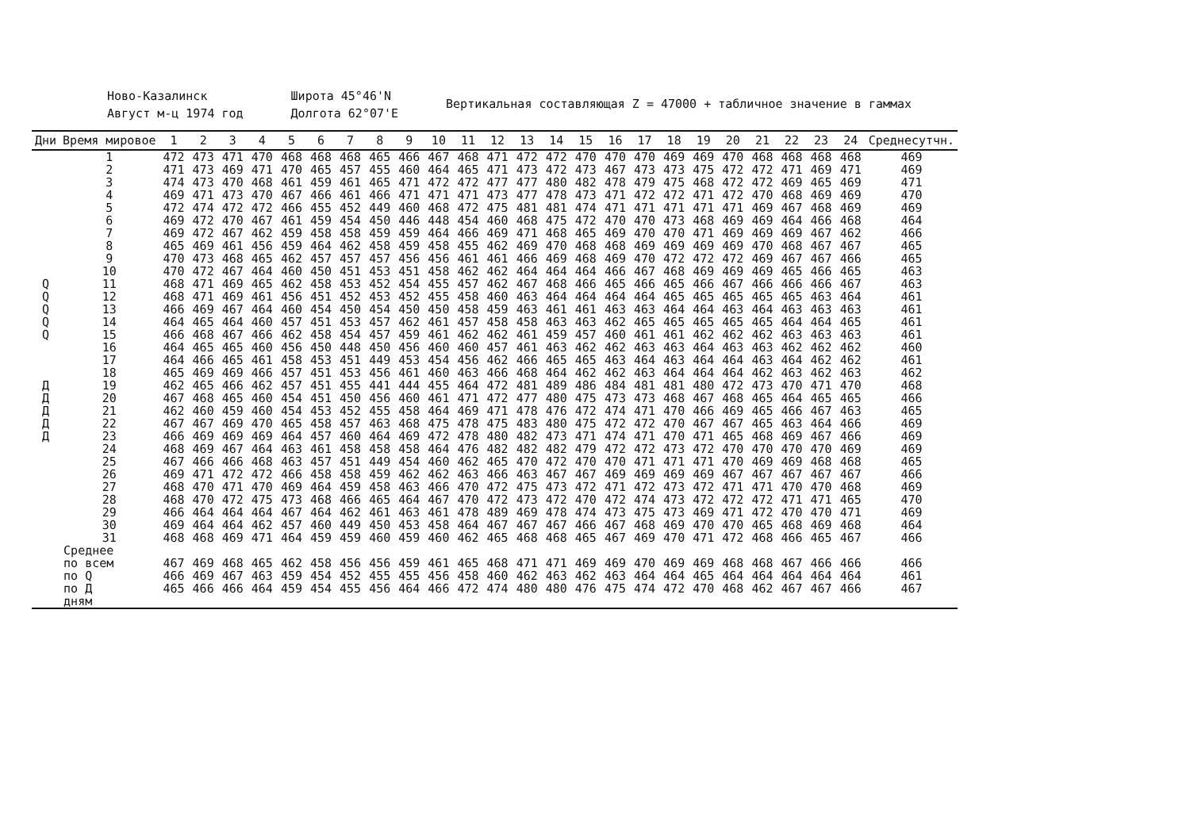Ново-Казалинск
Август м-ц 1974 год
Широта 45°46'N
Долгота 62°07'E
Вертикальная составляющая Z = 47000 + табличное значение в гаммах
| Дни | Время мировое | 1 | 2 | 3 | 4 | 5 | 6 | 7 | 8 | 9 | 10 | 11 | 12 | 13 | 14 | 15 | 16 | 17 | 18 | 19 | 20 | 21 | 22 | 23 | 24 | Среднесутчн. |
| --- | --- | --- | --- | --- | --- | --- | --- | --- | --- | --- | --- | --- | --- | --- | --- | --- | --- | --- | --- | --- | --- | --- | --- | --- | --- | --- |
| | 1 2 3 4 5 | 472 471 474 469 472 | 473 473 473 471 474 | 471 469 470 473 472 | 470 471 468 470 472 | 468 470 461 467 466 | 468 465 459 466 455 | 468 457 461 461 452 | 465 455 465 466 449 | 466 460 471 471 460 | 467 464 472 471 468 | 468 465 472 471 472 | 471 471 477 473 475 | 472 473 477 477 481 | 472 472 480 478 481 | 470 473 482 473 474 | 470 467 478 471 471 | 470 473 479 472 471 | 469 473 475 472 471 | 469 475 468 471 471 | 470 472 472 472 471 | 468 472 472 470 469 | 468 471 469 468 467 | 468 469 465 469 468 | 468 471 469 469 469 | 469 469 471 470 469 |
| | 6 7 8 9 10 | 469 469 465 470 470 | 472 472 469 473 472 | 470 467 461 468 467 | 467 462 456 465 464 | 461 459 459 462 460 | 459 458 464 457 450 | 454 458 462 457 451 | 450 459 458 457 453 | 446 459 459 456 451 | 448 464 458 456 458 | 454 466 455 461 462 | 460 469 462 461 462 | 468 471 469 466 464 | 475 468 470 469 464 | 472 465 468 468 464 | 470 469 468 469 466 | 470 470 469 470 467 | 473 470 469 472 468 | 468 471 469 472 469 | 469 469 469 472 469 | 469 469 470 469 469 | 464 469 468 467 465 | 466 467 467 467 466 | 468 462 467 466 465 | 464 466 465 465 463 |
| Q Q Q Q Q | 11 12 13 14 15 | 468 468 466 464 466 | 471 471 469 465 468 | 469 469 467 464 467 | 465 461 464 460 466 | 462 456 460 457 462 | 458 451 454 451 458 | 453 452 450 453 454 | 452 453 454 457 457 | 454 452 450 462 459 | 455 455 450 461 461 | 457 458 458 457 462 | 462 460 459 458 462 | 467 463 463 458 461 | 468 464 461 463 459 | 466 464 461 463 457 | 465 464 463 462 460 | 466 464 463 465 461 | 465 465 464 465 461 | 466 465 464 465 462 | 467 465 463 465 462 | 466 465 464 465 462 | 466 465 463 464 463 | 466 463 463 464 463 | 467 464 463 465 463 | 463 461 461 461 461 |
| Д Д | 16 17 18 19 20 | 464 464 465 462 467 | 465 466 469 465 468 | 465 465 469 466 465 | 460 461 466 462 460 | 456 458 457 457 454 | 450 453 451 451 451 | 448 451 453 455 450 | 450 449 456 441 456 | 456 453 461 444 460 | 460 454 460 455 461 | 460 456 463 464 471 | 457 462 466 472 472 | 461 466 468 481 477 | 463 465 464 489 480 | 462 465 462 486 475 | 462 463 462 484 473 | 463 464 463 481 473 | 463 463 464 481 468 | 464 464 464 480 467 | 463 464 464 472 468 | 463 463 462 473 465 | 462 464 463 470 464 | 462 462 462 471 465 | 462 462 463 470 465 | 460 461 462 468 466 |
| Д Д Д | 21 22 23 24 25 | 462 467 466 468 467 | 460 467 469 469 466 | 459 469 469 467 466 | 460 470 469 464 468 | 454 465 464 463 463 | 453 458 457 461 457 | 452 457 460 458 451 | 455 463 464 458 449 | 458 468 469 458 454 | 464 475 472 464 460 | 469 478 478 476 462 | 471 475 480 482 465 | 478 483 482 482 470 | 476 480 473 482 472 | 472 475 471 479 470 | 474 472 474 472 470 | 471 472 471 472 471 | 470 470 470 473 471 | 466 467 471 472 471 | 469 467 465 470 470 | 465 465 468 470 469 | 466 463 469 470 469 | 467 464 467 470 468 | 463 466 466 469 468 | 465 469 469 469 465 |
| | 26 27 28 29 30 31 | 469 468 468 466 469 468 | 471 470 470 464 464 468 | 472 471 472 464 464 469 | 472 470 475 464 462 471 | 466 469 473 467 457 464 | 458 464 468 464 460 459 | 458 459 466 462 449 459 | 459 458 465 461 450 460 | 462 463 464 463 453 459 | 462 466 467 461 458 460 | 463 470 470 478 464 462 | 466 472 472 489 467 465 | 463 475 473 469 467 468 | 467 473 472 478 467 468 | 467 472 470 474 466 465 | 469 471 472 473 467 467 | 469 472 474 475 468 469 | 469 473 473 473 469 470 | 469 472 472 469 470 471 | 467 471 472 471 470 472 | 467 471 472 472 465 468 | 467 470 471 470 468 466 | 467 470 471 470 469 465 | 467 468 465 471 468 467 | 466 469 470 469 464 466 |
| | Среднее по всем по Q по Д дням | 467 466 465 | 469 469 466 | 468 467 466 | 465 463 464 | 462 459 459 | 458 454 454 | 456 452 455 | 456 455 456 | 459 455 464 | 461 456 466 | 465 458 472 | 468 460 474 | 471 462 480 | 471 463 480 | 469 462 476 | 469 463 475 | 470 464 474 | 469 464 472 | 469 465 470 | 468 464 468 | 468 464 462 | 467 464 467 | 466 464 467 | 466 464 466 | 466 461 467 |